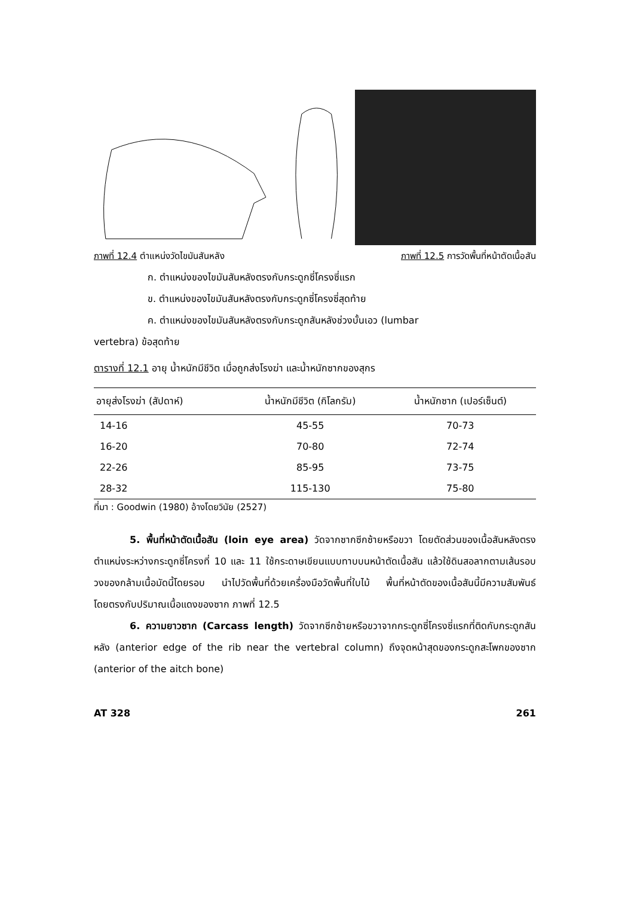ภาพที่ 12.4 ตำแหน่งวัดไขมันสันหลัง ภาพที่ 12.5 การวัดพื้นที่หน้าตัดเนื้อสัน
ก. ตำแหน่งของไขมันสันหลังตรงกับกระดูกซี่โครงซี่แรก
ข. ตำแหน่งของไขมันสันหลังตรงกับกระดูกซี่โครงซี่สุดท้าย
ค. ตำแหน่งของไขมันสันหลังตรงกับกระดูกสันหลังช่วงบั้นเอว (lumbar
vertebra) ข้อสุดท้าย
ตารางที่ 12.1 อายุ น้ำหนักมีชีวิต เมื่อถูกส่งโรงฆ่า และน้ำหนักซากของสุกร
| อายุส่งโรงฆ่า (สัปดาห์) | น้ำหนักมีชีวิต (กิโลกรัม) | น้ำหนักซาก (เปอร์เซ็นต์) |
| --- | --- | --- |
| 14-16 | 45-55 | 70-73 |
| 16-20 | 70-80 | 72-74 |
| 22-26 | 85-95 | 73-75 |
| 28-32 | 115-130 | 75-80 |
ที่มา : Goodwin (1980) อ้างโดยวินัย (2527)
5. พื้นที่หน้าตัดเนื้อสัน (loin eye area) วัดจากซากซีกซ้ายหรือขวา โดยตัดส่วนของเนื้อสันหลังตรงตำแหน่งระหว่างกระดูกซี่โครงที่ 10 และ 11 ใช้กระดาษเขียนแบบทาบบนหน้าตัดเนื้อสัน แล้วใช้ดินสอลากตามเส้นรอบวงของกล้ามเนื้อมัดนี้โดยรอบ นำไปวัดพื้นที่ด้วยเครื่องมือวัดพื้นที่ใบไม้ พื้นที่หน้าตัดของเนื้อสันนี้มีความสัมพันธ์โดยตรงกับปริมาณเนื้อแดงของซาก ภาพที่ 12.5
6. ความยาวซาก (Carcass length) วัดจากซีกซ้ายหรือขวาจากกระดูกซี่โครงซี่แรกที่ติดกับกระดูกสันหลัง (anterior edge of the rib near the vertebral column) ถึงจุดหน้าสุดของกระดูกสะโพกของซาก (anterior of the aitch bone)
AT 328 261